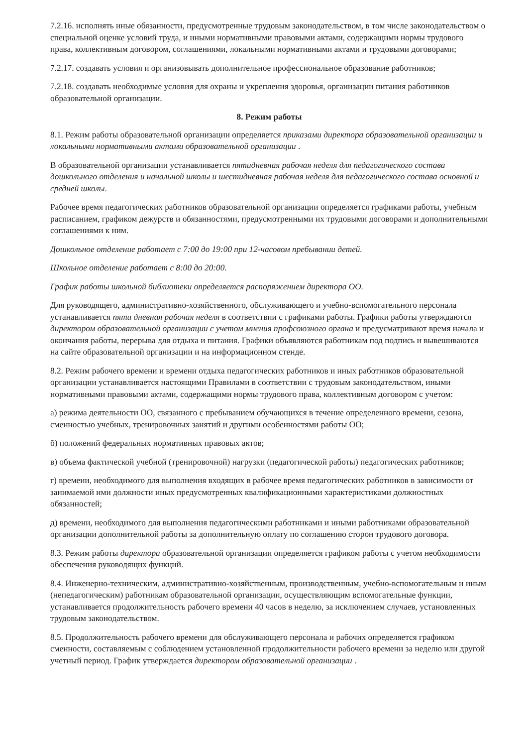7.2.16. исполнять иные обязанности, предусмотренные трудовым законодательством, в том числе законодательством о специальной оценке условий труда, и иными нормативными правовыми актами, содержащими нормы трудового права, коллективным договором, соглашениями, локальными нормативными актами и трудовыми договорами;
7.2.17. создавать условия и организовывать дополнительное профессиональное образование работников;
7.2.18. создавать необходимые условия для охраны и укрепления здоровья, организации питания работников образовательной организации.
8. Режим работы
8.1. Режим работы образовательной организации определяется приказами директора образовательной организации и локальными нормативными актами образовательной организации .
В образовательной организации устанавливается пятидневная рабочая неделя для педагогического состава дошкольного отделения и начальной школы и шестидневная рабочая неделя для педагогического состава основной и средней школы.
Рабочее время педагогических работников образовательной организации определяется графиками работы, учебным расписанием, графиком дежурств и обязанностями, предусмотренными их трудовыми договорами и дополнительными соглашениями к ним.
Дошкольное отделение работает с 7:00 до 19:00 при 12-часовом пребывании детей.
Школьное отделение работает с 8:00 до 20:00.
График работы школьной библиотеки определяется распоряжением директора ОО.
Для руководящего, административно-хозяйственного, обслуживающего и учебно-вспомогательного персонала устанавливается пяти дневная рабочая неделя в соответствии с графиками работы. Графики работы утверждаются директором образовательной организации с учетом мнения профсоюзного органа и предусматривают время начала и окончания работы, перерыва для отдыха и питания. Графики объявляются работникам под подпись и вывешиваются на сайте образовательной организации и на информационном стенде.
8.2. Режим рабочего времени и времени отдыха педагогических работников и иных работников образовательной организации устанавливается настоящими Правилами в соответствии с трудовым законодательством, иными нормативными правовыми актами, содержащими нормы трудового права, коллективным договором с учетом:
а) режима деятельности ОО, связанного с пребыванием обучающихся в течение определенного времени, сезона, сменностью учебных, тренировочных занятий и другими особенностями работы ОО;
б) положений федеральных нормативных правовых актов;
в) объема фактической учебной (тренировочной) нагрузки (педагогической работы) педагогических работников;
г) времени, необходимого для выполнения входящих в рабочее время педагогических работников в зависимости от занимаемой ими должности иных предусмотренных квалификационными характеристиками должностных обязанностей;
д) времени, необходимого для выполнения педагогическими работниками и иными работниками образовательной организации дополнительной работы за дополнительную оплату по соглашению сторон трудового договора.
8.3. Режим работы директора образовательной организации определяется графиком работы с учетом необходимости обеспечения руководящих функций.
8.4. Инженерно-техническим, административно-хозяйственным, производственным, учебно-вспомогательным и иным (непедагогическим) работникам образовательной организации, осуществляющим вспомогательные функции, устанавливается продолжительность рабочего времени 40 часов в неделю, за исключением случаев, установленных трудовым законодательством.
8.5. Продолжительность рабочего времени для обслуживающего персонала и рабочих определяется графиком сменности, составляемым с соблюдением установленной продолжительности рабочего времени за неделю или другой учетный период. График утверждается директором образовательной организации .